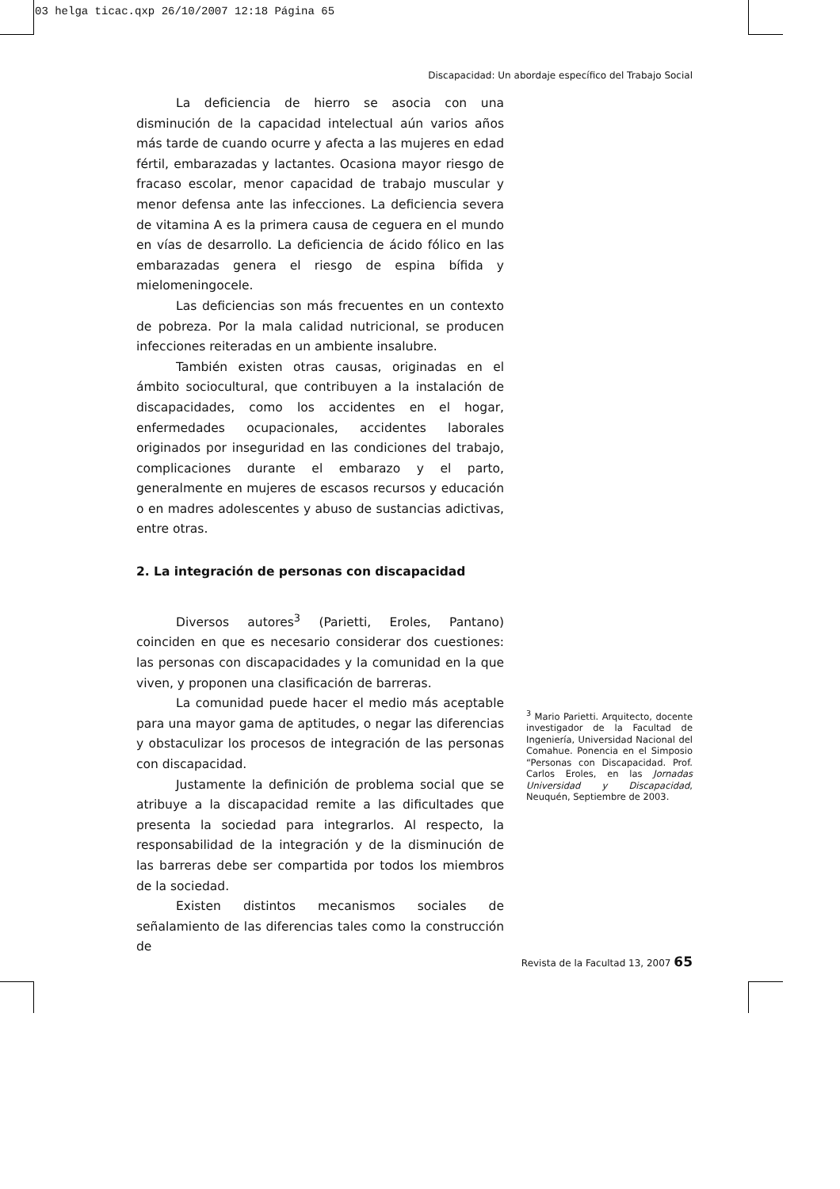03 helga ticac.qxp 26/10/2007 12:18 Página 65
Discapacidad: Un abordaje específico del Trabajo Social
La deficiencia de hierro se asocia con una disminución de la capacidad intelectual aún varios años más tarde de cuando ocurre y afecta a las mujeres en edad fértil, embarazadas y lactantes. Ocasiona mayor riesgo de fracaso escolar, menor capacidad de trabajo muscular y menor defensa ante las infecciones. La deficiencia severa de vitamina A es la primera causa de ceguera en el mundo en vías de desarrollo. La deficiencia de ácido fólico en las embarazadas genera el riesgo de espina bífida y mielomeningocele.
Las deficiencias son más frecuentes en un contexto de pobreza. Por la mala calidad nutricional, se producen infecciones reiteradas en un ambiente insalubre.
También existen otras causas, originadas en el ámbito sociocultural, que contribuyen a la instalación de discapacidades, como los accidentes en el hogar, enfermedades ocupacionales, accidentes laborales originados por inseguridad en las condiciones del trabajo, complicaciones durante el embarazo y el parto, generalmente en mujeres de escasos recursos y educación o en madres adolescentes y abuso de sustancias adictivas, entre otras.
2. La integración de personas con discapacidad
Diversos autores<sup>3</sup> (Parietti, Eroles, Pantano) coinciden en que es necesario considerar dos cuestiones: las personas con discapacidades y la comunidad en la que viven, y proponen una clasificación de barreras.
La comunidad puede hacer el medio más aceptable para una mayor gama de aptitudes, o negar las diferencias y obstaculizar los procesos de integración de las personas con discapacidad.
Justamente la definición de problema social que se atribuye a la discapacidad remite a las dificultades que presenta la sociedad para integrarlos. Al respecto, la responsabilidad de la integración y de la disminución de las barreras debe ser compartida por todos los miembros de la sociedad.
Existen distintos mecanismos sociales de señalamiento de las diferencias tales como la construcción de
<sup>3</sup> Mario Parietti. Arquitecto, docente investigador de la Facultad de Ingeniería, Universidad Nacional del Comahue. Ponencia en el Simposio “Personas con Discapacidad. Prof. Carlos Eroles, en las Jornadas Universidad y Discapacidad, Neuquén, Septiembre de 2003.
Revista de la Facultad 13, 2007 65